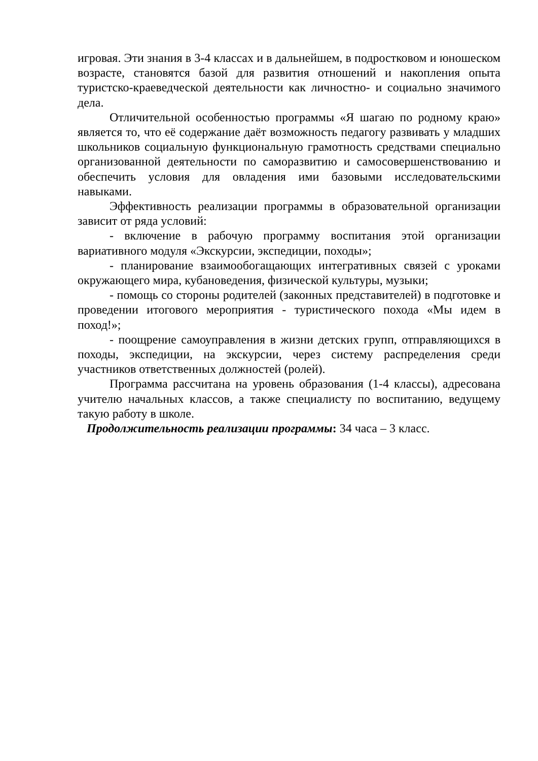игровая. Эти знания в 3-4 классах и в дальнейшем, в подростковом и юношеском возрасте, становятся базой для развития отношений и накопления опыта туристско-краеведческой деятельности как личностно- и социально значимого дела.
Отличительной особенностью программы «Я шагаю по родному краю» является то, что её содержание даёт возможность педагогу развивать у младших школьников социальную функциональную грамотность средствами специально организованной деятельности по саморазвитию и самосовершенствованию и обеспечить условия для овладения ими базовыми исследовательскими навыками.
Эффективность реализации программы в образовательной организации зависит от ряда условий:
- включение в рабочую программу воспитания этой организации вариативного модуля «Экскурсии, экспедиции, походы»;
- планирование взаимообогащающих интегративных связей с уроками окружающего мира, кубановедения, физической культуры, музыки;
- помощь со стороны родителей (законных представителей) в подготовке и проведении итогового мероприятия - туристического похода «Мы идем в поход!»;
- поощрение самоуправления в жизни детских групп, отправляющихся в походы, экспедиции, на экскурсии, через систему распределения среди участников ответственных должностей (ролей).
Программа рассчитана на уровень образования (1-4 классы), адресована учителю начальных классов, а также специалисту по воспитанию, ведущему такую работу в школе.
Продолжительность реализации программы: 34 часа – 3 класс.